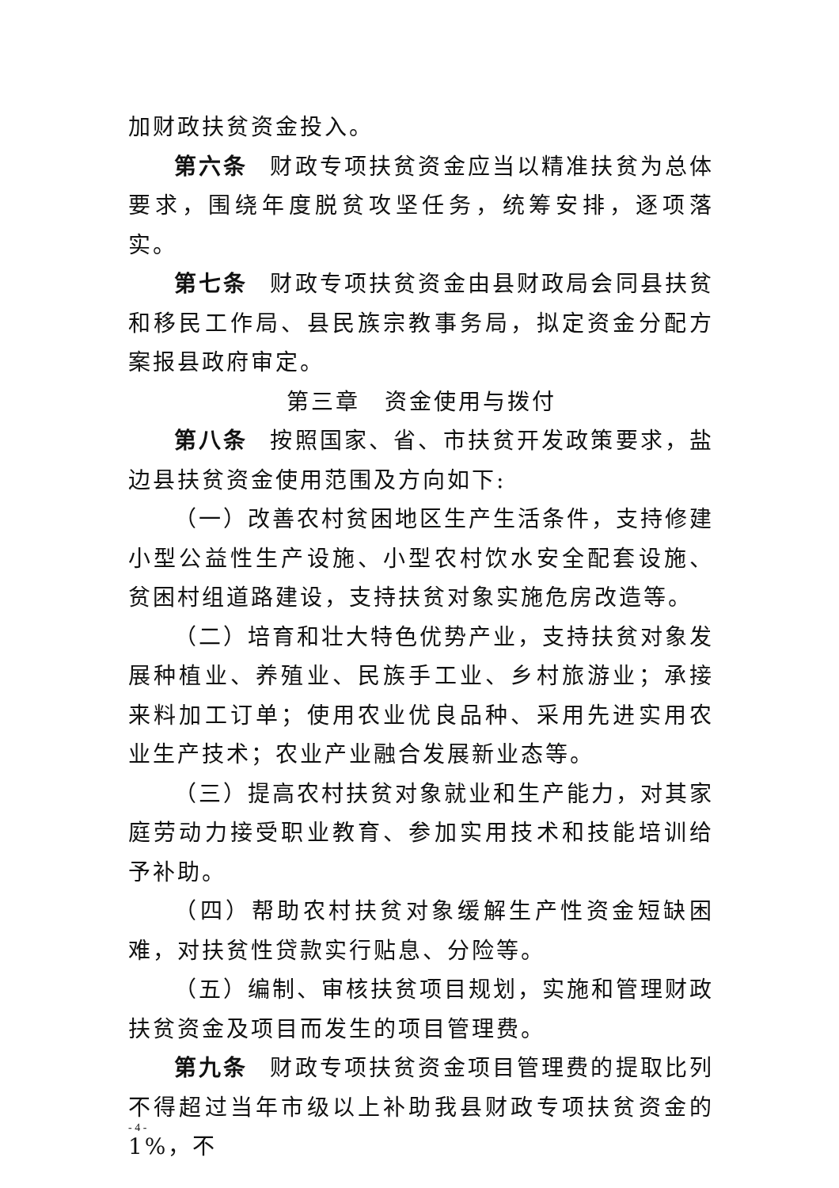加财政扶贫资金投入。
第六条 财政专项扶贫资金应当以精准扶贫为总体要求，围绕年度脱贫攻坚任务，统筹安排，逐项落实。
第七条 财政专项扶贫资金由县财政局会同县扶贫和移民工作局、县民族宗教事务局，拟定资金分配方案报县政府审定。
第三章　资金使用与拨付
第八条 按照国家、省、市扶贫开发政策要求，盐边县扶贫资金使用范围及方向如下:
（一）改善农村贫困地区生产生活条件，支持修建小型公益性生产设施、小型农村饮水安全配套设施、贫困村组道路建设，支持扶贫对象实施危房改造等。
（二）培育和壮大特色优势产业，支持扶贫对象发展种植业、养殖业、民族手工业、乡村旅游业；承接来料加工订单；使用农业优良品种、采用先进实用农业生产技术；农业产业融合发展新业态等。
（三）提高农村扶贫对象就业和生产能力，对其家庭劳动力接受职业教育、参加实用技术和技能培训给予补助。
（四）帮助农村扶贫对象缓解生产性资金短缺困难，对扶贫性贷款实行贴息、分险等。
（五）编制、审核扶贫项目规划，实施和管理财政扶贫资金及项目而发生的项目管理费。
第九条 财政专项扶贫资金项目管理费的提取比列不得超过当年市级以上补助我县财政专项扶贫资金的 1%，不
- 4 -